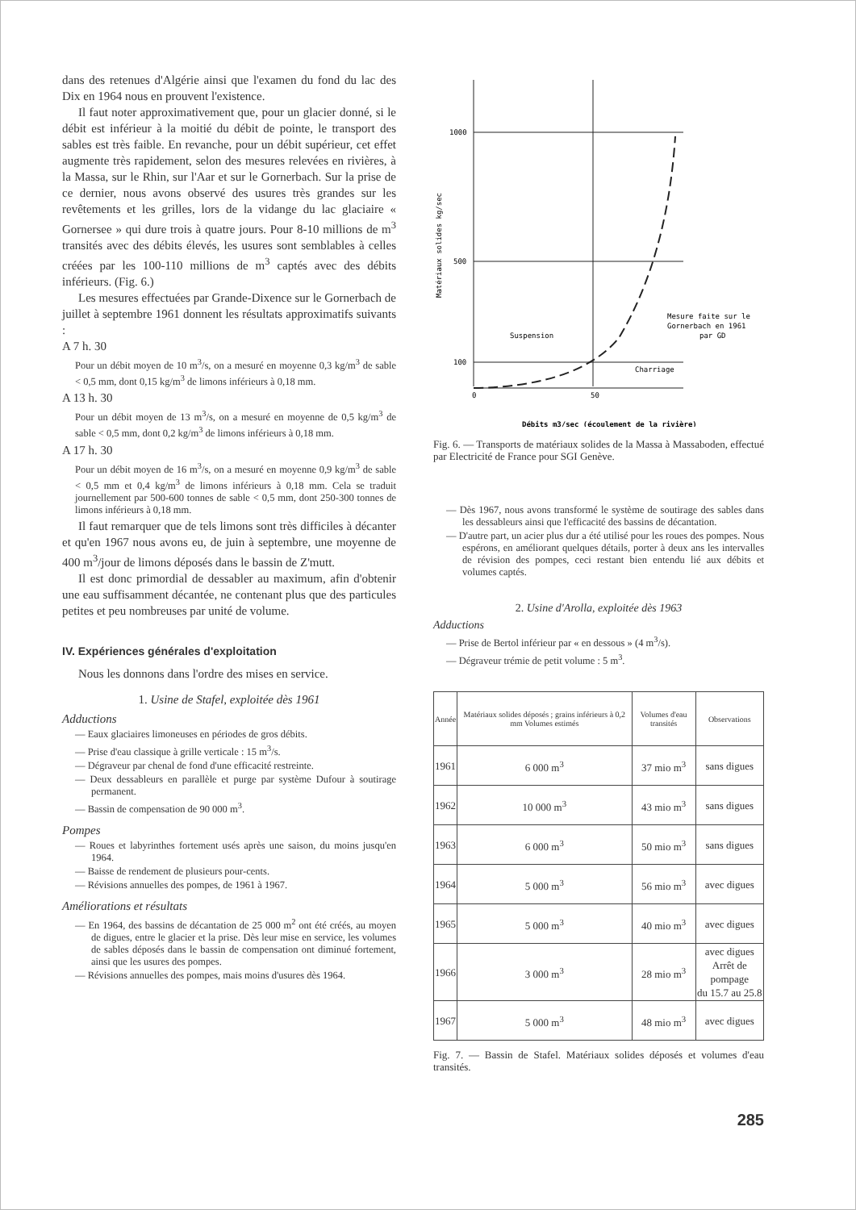dans des retenues d'Algérie ainsi que l'examen du fond du lac des Dix en 1964 nous en prouvent l'existence.
Il faut noter approximativement que, pour un glacier donné, si le débit est inférieur à la moitié du débit de pointe, le transport des sables est très faible. En revanche, pour un débit supérieur, cet effet augmente très rapidement, selon des mesures relevées en rivières, à la Massa, sur le Rhin, sur l'Aar et sur le Gornerbach. Sur la prise de ce dernier, nous avons observé des usures très grandes sur les revêtements et les grilles, lors de la vidange du lac glaciaire « Gornersee » qui dure trois à quatre jours. Pour 8-10 millions de m<sup>3</sup> transités avec des débits élevés, les usures sont semblables à celles créées par les 100-110 millions de m<sup>3</sup> captés avec des débits inférieurs. (Fig. 6.)
Les mesures effectuées par Grande-Dixence sur le Gornerbach de juillet à septembre 1961 donnent les résultats approximatifs suivants :
A 7 h. 30
Pour un débit moyen de 10 m<sup>3</sup>/s, on a mesuré en moyenne 0,3 kg/m<sup>3</sup> de sable < 0,5 mm, dont 0,15 kg/m<sup>3</sup> de limons inférieurs à 0,18 mm.
A 13 h. 30
Pour un débit moyen de 13 m<sup>3</sup>/s, on a mesuré en moyenne de 0,5 kg/m<sup>3</sup> de sable < 0,5 mm, dont 0,2 kg/m<sup>3</sup> de limons inférieurs à 0,18 mm.
A 17 h. 30
Pour un débit moyen de 16 m<sup>3</sup>/s, on a mesuré en moyenne 0,9 kg/m<sup>3</sup> de sable < 0,5 mm et 0,4 kg/m<sup>3</sup> de limons inférieurs à 0,18 mm. Cela se traduit journellement par 500-600 tonnes de sable < 0,5 mm, dont 250-300 tonnes de limons inférieurs à 0,18 mm.
Il faut remarquer que de tels limons sont très difficiles à décanter et qu'en 1967 nous avons eu, de juin à septembre, une moyenne de 400 m<sup>3</sup>/jour de limons déposés dans le bassin de Z'mutt.
Il est donc primordial de dessabler au maximum, afin d'obtenir une eau suffisamment décantée, ne contenant plus que des particules petites et peu nombreuses par unité de volume.
IV. Expériences générales d'exploitation
Nous les donnons dans l'ordre des mises en service.
1. Usine de Stafel, exploitée dès 1961
Adductions
— Eaux glaciaires limoneuses en périodes de gros débits.
— Prise d'eau classique à grille verticale : 15 m<sup>3</sup>/s.
— Dégraveur par chenal de fond d'une efficacité restreinte.
— Deux dessableurs en parallèle et purge par système Dufour à soutirage permanent.
— Bassin de compensation de 90 000 m<sup>3</sup>.
Pompes
— Roues et labyrinthes fortement usés après une saison, du moins jusqu'en 1964.
— Baisse de rendement de plusieurs pour-cents.
— Révisions annuelles des pompes, de 1961 à 1967.
Améliorations et résultats
— En 1964, des bassins de décantation de 25 000 m<sup>2</sup> ont été créés, au moyen de digues, entre le glacier et la prise. Dès leur mise en service, les volumes de sables déposés dans le bassin de compensation ont diminué fortement, ainsi que les usures des pompes.
— Révisions annuelles des pompes, mais moins d'usures dès 1964.
1000
500
100
0
50
Matériaux solides kg/sec
Suspension
Charriage
Mesure faite sur le
Gornerbach en 1961
par GD
Débits m3/sec (écoulement de la rivière)
Fig. 6. — Transports de matériaux solides de la Massa à Massaboden, effectué par Electricité de France pour SGI Genève.
— Dès 1967, nous avons transformé le système de soutirage des sables dans les dessableurs ainsi que l'efficacité des bassins de décantation.
— D'autre part, un acier plus dur a été utilisé pour les roues des pompes. Nous espérons, en améliorant quelques détails, porter à deux ans les intervalles de révision des pompes, ceci restant bien entendu lié aux débits et volumes captés.
2. Usine d'Arolla, exploitée dès 1963
Adductions
— Prise de Bertol inférieur par « en dessous » (4 m<sup>3</sup>/s).
— Dégraveur trémie de petit volume : 5 m<sup>3</sup>.
| Année | Matériaux solides déposés ; grains inférieurs à 0,2 mm Volumes estimés | Volumes d'eau transités | Observations |
| --- | --- | --- | --- |
| 1961 | 6 000 m<sup>3</sup> | 37 mio m<sup>3</sup> | sans digues |
| 1962 | 10 000 m<sup>3</sup> | 43 mio m<sup>3</sup> | sans digues |
| 1963 | 6 000 m<sup>3</sup> | 50 mio m<sup>3</sup> | sans digues |
| 1964 | 5 000 m<sup>3</sup> | 56 mio m<sup>3</sup> | avec digues |
| 1965 | 5 000 m<sup>3</sup> | 40 mio m<sup>3</sup> | avec digues |
| 1966 | 3 000 m<sup>3</sup> | 28 mio m<sup>3</sup> | avec digues Arrêt de pompage du 15.7 au 25.8 |
| 1967 | 5 000 m<sup>3</sup> | 48 mio m<sup>3</sup> | avec digues |
Fig. 7. — Bassin de Stafel. Matériaux solides déposés et volumes d'eau transités.
285